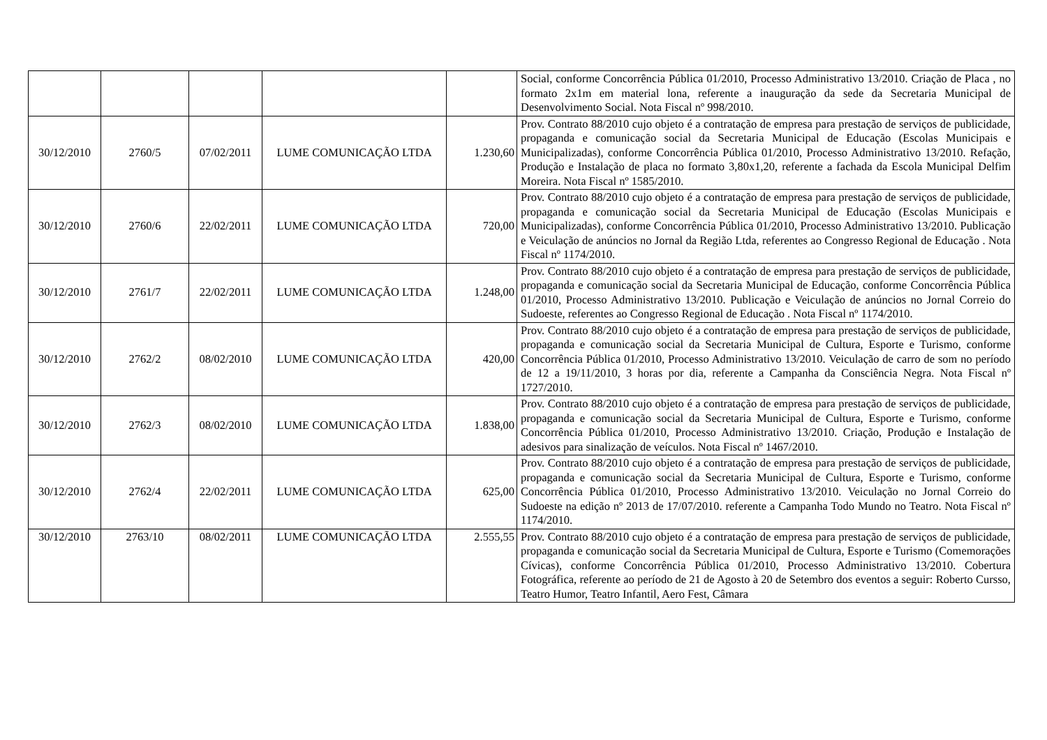| | | | | | Social, conforme Concorrência Pública 01/2010, Processo Administrativo 13/2010. Criação de Placa , no formato 2x1m em material lona, referente a inauguração da sede da Secretaria Municipal de Desenvolvimento Social. Nota Fiscal nº 998/2010. |
| 30/12/2010 | 2760/5 | 07/02/2011 | LUME COMUNICAÇÃO LTDA | 1.230,60 | Prov. Contrato 88/2010 cujo objeto é a contratação de empresa para prestação de serviços de publicidade, propaganda e comunicação social da Secretaria Municipal de Educação (Escolas Municipais e Municipalizadas), conforme Concorrência Pública 01/2010, Processo Administrativo 13/2010. Refação, Produção e Instalação de placa no formato 3,80x1,20, referente a fachada da Escola Municipal Delfim Moreira. Nota Fiscal nº 1585/2010. |
| 30/12/2010 | 2760/6 | 22/02/2011 | LUME COMUNICAÇÃO LTDA | 720,00 | Prov. Contrato 88/2010 cujo objeto é a contratação de empresa para prestação de serviços de publicidade, propaganda e comunicação social da Secretaria Municipal de Educação (Escolas Municipais e Municipalizadas), conforme Concorrência Pública 01/2010, Processo Administrativo 13/2010. Publicação e Veiculação de anúncios no Jornal da Região Ltda, referentes ao Congresso Regional de Educação . Nota Fiscal nº 1174/2010. |
| 30/12/2010 | 2761/7 | 22/02/2011 | LUME COMUNICAÇÃO LTDA | 1.248,00 | Prov. Contrato 88/2010 cujo objeto é a contratação de empresa para prestação de serviços de publicidade, propaganda e comunicação social da Secretaria Municipal de Educação, conforme Concorrência Pública 01/2010, Processo Administrativo 13/2010. Publicação e Veiculação de anúncios no Jornal Correio do Sudoeste, referentes ao Congresso Regional de Educação . Nota Fiscal nº 1174/2010. |
| 30/12/2010 | 2762/2 | 08/02/2010 | LUME COMUNICAÇÃO LTDA | 420,00 | Prov. Contrato 88/2010 cujo objeto é a contratação de empresa para prestação de serviços de publicidade, propaganda e comunicação social da Secretaria Municipal de Cultura, Esporte e Turismo, conforme Concorrência Pública 01/2010, Processo Administrativo 13/2010. Veiculação de carro de som no período de 12 a 19/11/2010, 3 horas por dia, referente a Campanha da Consciência Negra. Nota Fiscal nº 1727/2010. |
| 30/12/2010 | 2762/3 | 08/02/2010 | LUME COMUNICAÇÃO LTDA | 1.838,00 | Prov. Contrato 88/2010 cujo objeto é a contratação de empresa para prestação de serviços de publicidade, propaganda e comunicação social da Secretaria Municipal de Cultura, Esporte e Turismo, conforme Concorrência Pública 01/2010, Processo Administrativo 13/2010. Criação, Produção e Instalação de adesivos para sinalização de veículos. Nota Fiscal nº 1467/2010. |
| 30/12/2010 | 2762/4 | 22/02/2011 | LUME COMUNICAÇÃO LTDA | 625,00 | Prov. Contrato 88/2010 cujo objeto é a contratação de empresa para prestação de serviços de publicidade, propaganda e comunicação social da Secretaria Municipal de Cultura, Esporte e Turismo, conforme Concorrência Pública 01/2010, Processo Administrativo 13/2010. Veiculação no Jornal Correio do Sudoeste na edição nº 2013 de 17/07/2010. referente a Campanha Todo Mundo no Teatro. Nota Fiscal nº 1174/2010. |
| 30/12/2010 | 2763/10 | 08/02/2011 | LUME COMUNICAÇÃO LTDA | 2.555,55 | Prov. Contrato 88/2010 cujo objeto é a contratação de empresa para prestação de serviços de publicidade, propaganda e comunicação social da Secretaria Municipal de Cultura, Esporte e Turismo (Comemorações Cívicas), conforme Concorrência Pública 01/2010, Processo Administrativo 13/2010. Cobertura Fotográfica, referente ao período de 21 de Agosto à 20 de Setembro dos eventos a seguir: Roberto Cursso, Teatro Humor, Teatro Infantil, Aero Fest, Câmara |